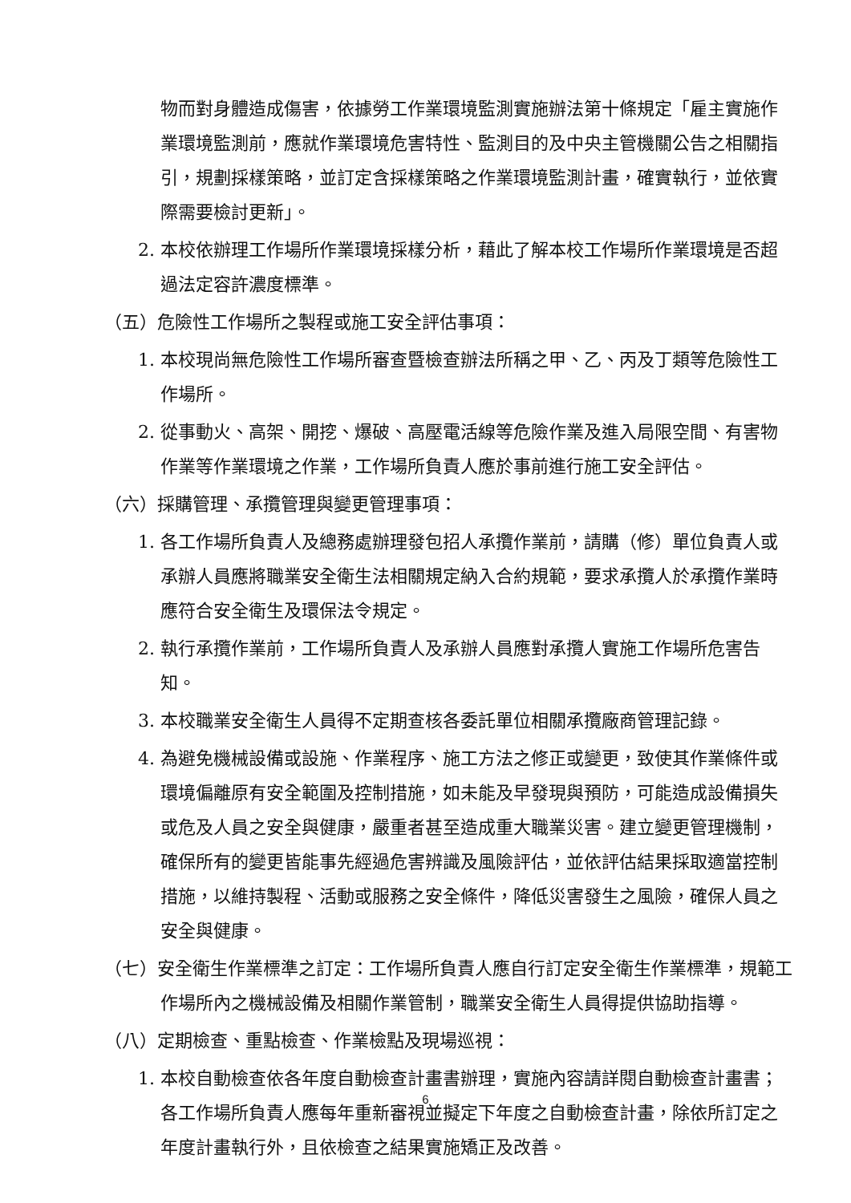物而對身體造成傷害，依據勞工作業環境監測實施辦法第十條規定「雇主實施作業環境監測前，應就作業環境危害特性、監測目的及中央主管機關公告之相關指引，規劃採樣策略，並訂定含採樣策略之作業環境監測計畫，確實執行，並依實際需要檢討更新」。
2. 本校依辦理工作場所作業環境採樣分析，藉此了解本校工作場所作業環境是否超過法定容許濃度標準。
（五）危險性工作場所之製程或施工安全評估事項：
1. 本校現尚無危險性工作場所審查暨檢查辦法所稱之甲、乙、丙及丁類等危險性工作場所。
2. 從事動火、高架、開挖、爆破、高壓電活線等危險作業及進入局限空間、有害物作業等作業環境之作業，工作場所負責人應於事前進行施工安全評估。
（六）採購管理、承攬管理與變更管理事項：
1. 各工作場所負責人及總務處辦理發包招人承攬作業前，請購（修）單位負責人或承辦人員應將職業安全衛生法相關規定納入合約規範，要求承攬人於承攬作業時應符合安全衛生及環保法令規定。
2. 執行承攬作業前，工作場所負責人及承辦人員應對承攬人實施工作場所危害告知。
3. 本校職業安全衛生人員得不定期查核各委託單位相關承攬廠商管理記錄。
4. 為避免機械設備或設施、作業程序、施工方法之修正或變更，致使其作業條件或環境偏離原有安全範圍及控制措施，如未能及早發現與預防，可能造成設備損失或危及人員之安全與健康，嚴重者甚至造成重大職業災害。建立變更管理機制，確保所有的變更皆能事先經過危害辨識及風險評估，並依評估結果採取適當控制措施，以維持製程、活動或服務之安全條件，降低災害發生之風險，確保人員之安全與健康。
（七）安全衛生作業標準之訂定：工作場所負責人應自行訂定安全衛生作業標準，規範工作場所內之機械設備及相關作業管制，職業安全衛生人員得提供協助指導。
（八）定期檢查、重點檢查、作業檢點及現場巡視：
1. 本校自動檢查依各年度自動檢查計畫書辦理，實施內容請詳閱自動檢查計畫書；各工作場所負責人應每年重新審視並擬定下年度之自動檢查計畫，除依所訂定之年度計畫執行外，且依檢查之結果實施矯正及改善。
6